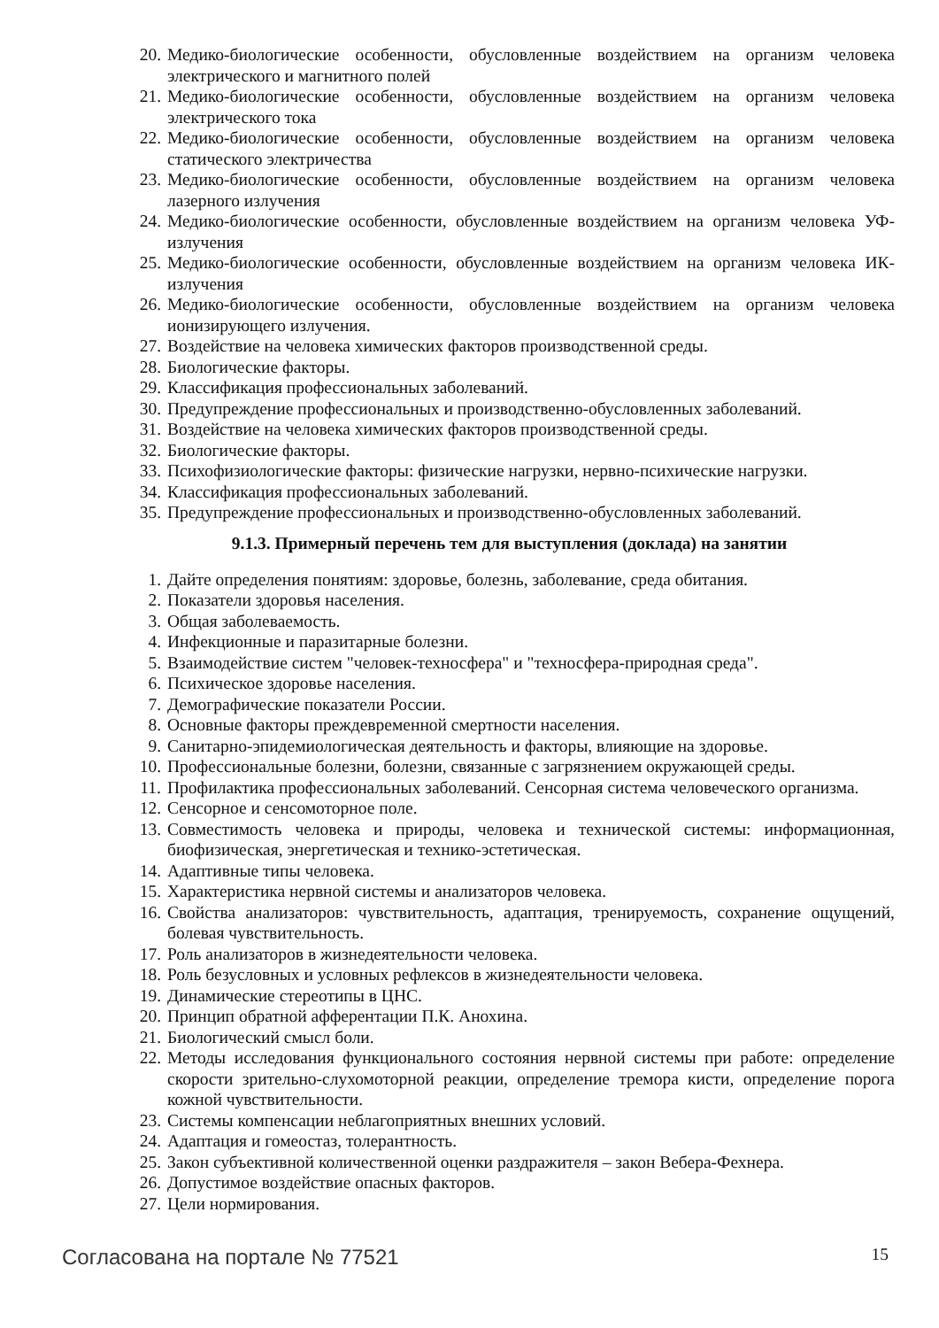20. Медико-биологические особенности, обусловленные воздействием на организм человека электрического и магнитного полей
21. Медико-биологические особенности, обусловленные воздействием на организм человека электрического тока
22. Медико-биологические особенности, обусловленные воздействием на организм человека статического электричества
23. Медико-биологические особенности, обусловленные воздействием на организм человека лазерного излучения
24. Медико-биологические особенности, обусловленные воздействием на организм человека УФ-излучения
25. Медико-биологические особенности, обусловленные воздействием на организм человека ИК-излучения
26. Медико-биологические особенности, обусловленные воздействием на организм человека ионизирующего излучения.
27. Воздействие на человека химических факторов производственной среды.
28. Биологические факторы.
29. Классификация профессиональных заболеваний.
30. Предупреждение профессиональных и производственно-обусловленных заболеваний.
31. Воздействие на человека химических факторов производственной среды.
32. Биологические факторы.
33. Психофизиологические факторы: физические нагрузки, нервно-психические нагрузки.
34. Классификация профессиональных заболеваний.
35. Предупреждение профессиональных и производственно-обусловленных заболеваний.
9.1.3. Примерный перечень тем для выступления (доклада) на занятии
1. Дайте определения понятиям: здоровье, болезнь, заболевание, среда обитания.
2. Показатели здоровья населения.
3. Общая заболеваемость.
4. Инфекционные и паразитарные болезни.
5. Взаимодействие систем "человек-техносфера" и "техносфера-природная среда".
6. Психическое здоровье населения.
7. Демографические показатели России.
8. Основные факторы преждевременной смертности населения.
9. Санитарно-эпидемиологическая деятельность и факторы, влияющие на здоровье.
10. Профессиональные болезни, болезни, связанные с загрязнением окружающей среды.
11. Профилактика профессиональных заболеваний. Сенсорная система человеческого организма.
12. Сенсорное и сенсомоторное поле.
13. Совместимость человека и природы, человека и технической системы: информационная, биофизическая, энергетическая и технико-эстетическая.
14. Адаптивные типы человека.
15. Характеристика нервной системы и анализаторов человека.
16. Свойства анализаторов: чувствительность, адаптация, тренируемость, сохранение ощущений, болевая чувствительность.
17. Роль анализаторов в жизнедеятельности человека.
18. Роль безусловных и условных рефлексов в жизнедеятельности человека.
19. Динамические стереотипы в ЦНС.
20. Принцип обратной афферентации П.К. Анохина.
21. Биологический смысл боли.
22. Методы исследования функционального состояния нервной системы при работе: определение скорости зрительно-слухомоторной реакции, определение тремора кисти, определение порога кожной чувствительности.
23. Системы компенсации неблагоприятных внешних условий.
24. Адаптация и гомеостаз, толерантность.
25. Закон субъективной количественной оценки раздражителя – закон Вебера-Фехнера.
26. Допустимое воздействие опасных факторов.
27. Цели нормирования.
Согласована на портале № 77521 15